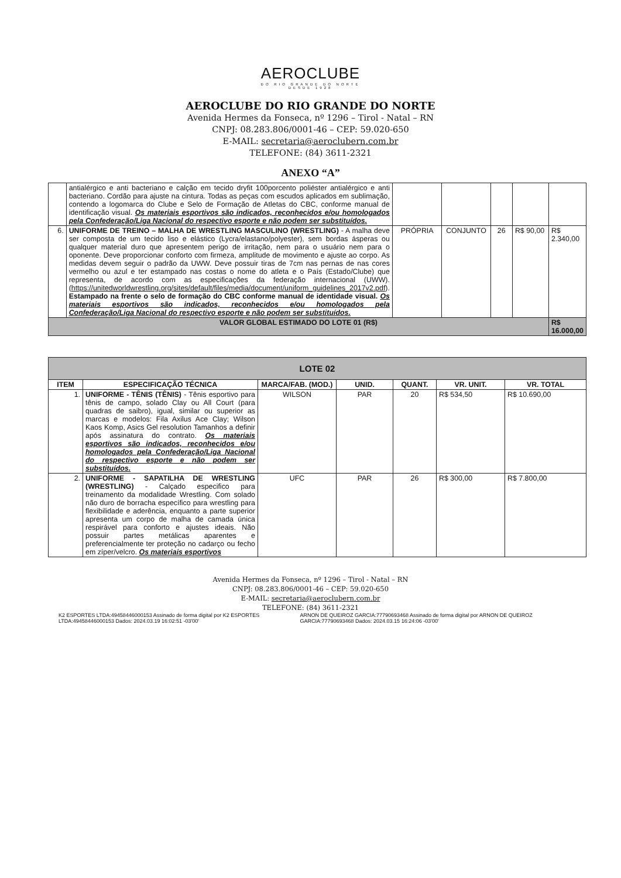AEROCLUBE
DO RIO GRANDE DO NORTE
DESDE 1928
AEROCLUBE DO RIO GRANDE DO NORTE
Avenida Hermes da Fonseca, nº 1296 – Tirol - Natal – RN
CNPJ: 08.283.806/0001-46 – CEP: 59.020-650
E-MAIL: secretaria@aeroclubern.com.br
TELEFONE: (84) 3611-2321
ANEXO “A”
| | antialérgico e anti bacteriano e calção em tecido dryfit 100porcento poliéster antialérgico e anti bacteriano. Cordão para ajuste na cintura. Todas as peças com escudos aplicados em sublimação, contendo a logomarca do Clube e Selo de Formação de Atletas do CBC, conforme manual de identificação visual. Os materiais esportivos são indicados, reconhecidos e/ou homologados pela Confederação/Liga Nacional do respectivo esporte e não podem ser substituídos. | | | | | |
| 6. | UNIFORME DE TREINO – MALHA DE WRESTLING MASCULINO (WRESTLING) - A malha deve ser composta de um tecido liso e elástico (Lycra/elastano/polyester), sem bordas ásperas ou qualquer material duro que apresentem perigo de irritação, nem para o usuário nem para o oponente. Deve proporcionar conforto com firmeza, amplitude de movimento e ajuste ao corpo. As medidas devem seguir o padrão da UWW. Deve possuir tiras de 7cm nas pernas de nas cores vermelho ou azul e ter estampado nas costas o nome do atleta e o País (Estado/Clube) que representa, de acordo com as especificações da federação internacional (UWW). ( https://unitedworldwrestling.org/sites/default/files/media/document/uniform_guidelines_2017v2.pdf ). Estampado na frente o selo de formação do CBC conforme manual de identidade visual. Os materiais esportivos são indicados, reconhecidos e/ou homologados pela Confederação/Liga Nacional do respectivo esporte e não podem ser substituídos. | PRÓPRIA | CONJUNTO | 26 | R$ 90,00 | R$ 2.340,00 |
| VALOR GLOBAL ESTIMADO DO LOTE 01 (R$) | | | | | | R$ 16.000,00 |
| LOTE 02 | | | | | | |
| ITEM | ESPECIFICAÇÃO TÉCNICA | MARCA/FAB. (MOD.) | UNID. | QUANT. | VR. UNIT. | VR. TOTAL |
| 1. | UNIFORME - TÊNIS (TÊNIS) - Tênis esportivo para tênis de campo, solado Clay ou All Court (para quadras de saibro), igual, similar ou superior as marcas e modelos: Fila Axilus Ace Clay; Wilson Kaos Komp, Asics Gel resolution Tamanhos a definir após assinatura do contrato. Os materiais esportivos são indicados, reconhecidos e/ou homologados pela Confederação/Liga Nacional do respectivo esporte e não podem ser substituídos. | WILSON | PAR | 20 | R$ 534,50 | R$ 10.690,00 |
| 2. | UNIFORME - SAPATILHA DE WRESTLING (WRESTLING) - Calçado especifico para treinamento da modalidade Wrestling. Com solado não duro de borracha específico para wrestling para flexibilidade e aderência, enquanto a parte superior apresenta um corpo de malha de camada única respirável para conforto e ajustes ideais. Não possuir partes metálicas aparentes e preferencialmente ter proteção no cadarço ou fecho em zíper/velcro. Os materiais esportivos | UFC | PAR | 26 | R$ 300,00 | R$ 7.800,00 |
Avenida Hermes da Fonseca, nº 1296 – Tirol - Natal – RN
CNPJ: 08.283.806/0001-46 – CEP: 59.020-650
E-MAIL: secretaria@aeroclubern.com.br
TELEFONE: (84) 3611-2321
K2 ESPORTES LTDA:49458446000153 Assinado de forma digital por K2 ESPORTES LTDA:49458446000153 Dados: 2024.03.19 16:02:51 -03'00'
ARNON DE QUEIROZ GARCIA:77790693468 Assinado de forma digital por ARNON DE QUEIROZ GARCIA:77790693468 Dados: 2024.03.15 16:24:06 -03'00'